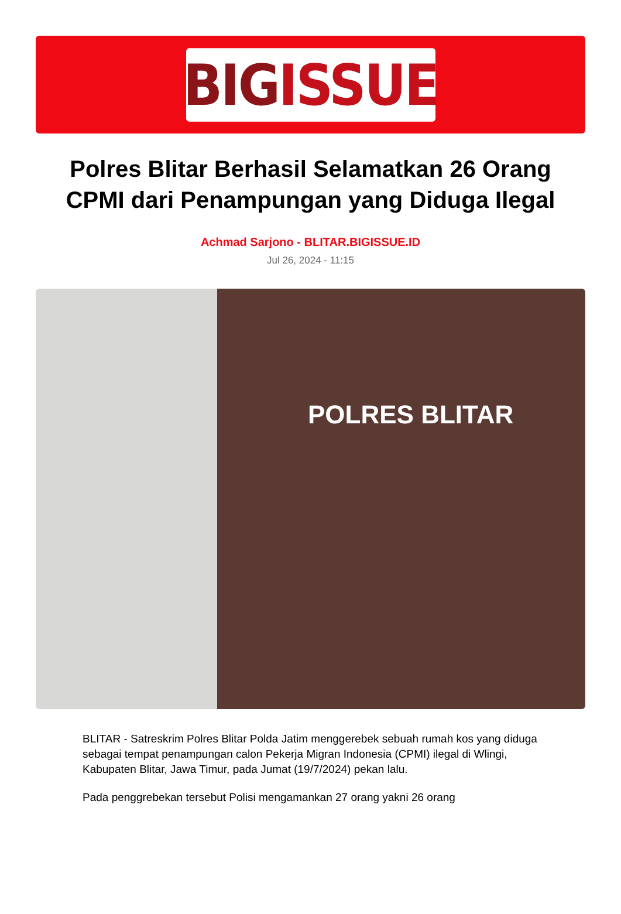BIG ISSUE
Polres Blitar Berhasil Selamatkan 26 Orang CPMI dari Penampungan yang Diduga Ilegal
Achmad Sarjono - BLITAR.BIGISSUE.ID
Jul 26, 2024 - 11:15
POLRES BLITAR
BLITAR - Satreskrim Polres Blitar Polda Jatim menggerebek sebuah rumah kos yang diduga sebagai tempat penampungan calon Pekerja Migran Indonesia (CPMI) ilegal di Wlingi, Kabupaten Blitar, Jawa Timur, pada Jumat (19/7/2024) pekan lalu.
Pada penggrebekan tersebut Polisi mengamankan 27 orang yakni 26 orang